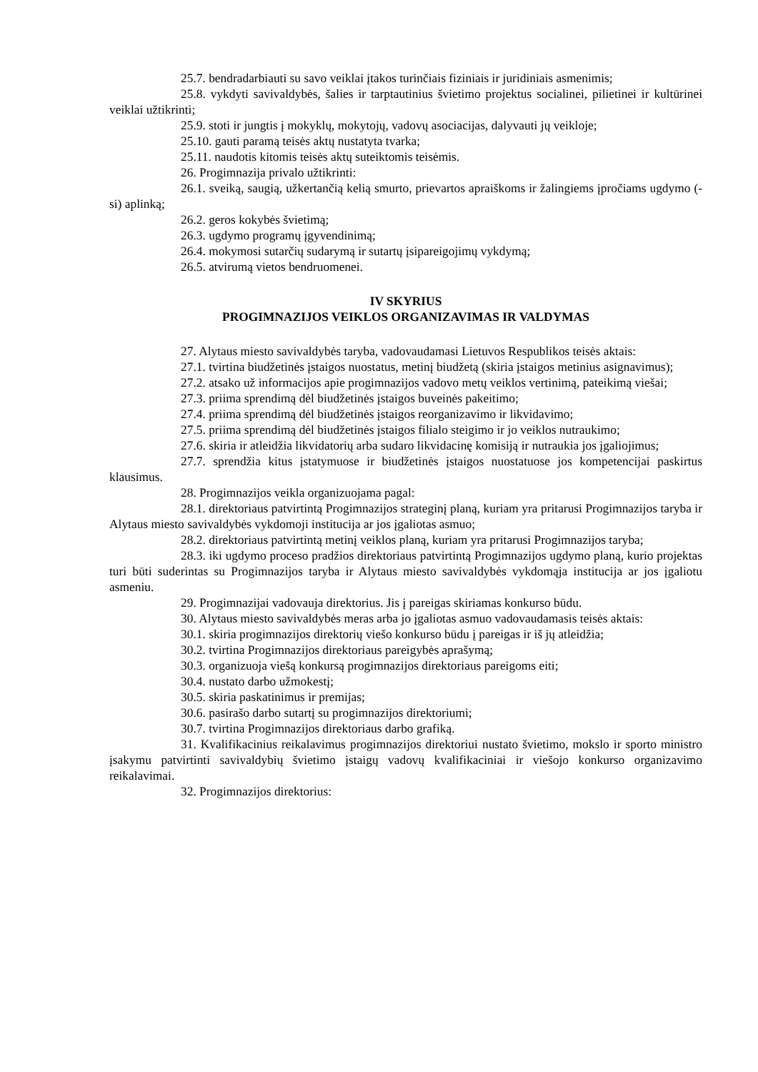25.7. bendradarbiauti su savo veiklai įtakos turinčiais fiziniais ir juridiniais asmenimis;
25.8. vykdyti savivaldybės, šalies ir tarptautinius švietimo projektus socialinei, pilietinei ir kultūrinei veiklai užtikrinti;
25.9. stoti ir jungtis į mokyklų, mokytojų, vadovų asociacijas, dalyvauti jų veikloje;
25.10. gauti paramą teisės aktų nustatyta tvarka;
25.11. naudotis kitomis teisės aktų suteiktomis teisėmis.
26. Progimnazija privalo užtikrinti:
26.1. sveiką, saugią, užkertančią kelią smurto, prievartos apraiškoms ir žalingiems įpročiams ugdymo (-si) aplinką;
26.2. geros kokybės švietimą;
26.3. ugdymo programų įgyvendinimą;
26.4. mokymosi sutarčių sudarymą ir sutartų įsipareigojimų vykdymą;
26.5. atvirumą vietos bendruomenei.
IV SKYRIUS
PROGIMNAZIJOS VEIKLOS ORGANIZAVIMAS IR VALDYMAS
27. Alytaus miesto savivaldybės taryba, vadovaudamasi Lietuvos Respublikos teisės aktais:
27.1. tvirtina biudžetinės įstaigos nuostatus, metinį biudžetą (skiria įstaigos metinius asignavimus);
27.2. atsako už informacijos apie progimnazijos vadovo metų veiklos vertinimą, pateikimą viešai;
27.3. priima sprendimą dėl biudžetinės įstaigos buveinės pakeitimo;
27.4. priima sprendimą dėl biudžetinės įstaigos reorganizavimo ir likvidavimo;
27.5. priima sprendimą dėl biudžetinės įstaigos filialo steigimo ir jo veiklos nutraukimo;
27.6. skiria ir atleidžia likvidatorių arba sudaro likvidacinę komisiją ir nutraukia jos įgaliojimus;
27.7. sprendžia kitus įstatymuose ir biudžetinės įstaigos nuostatuose jos kompetencijai paskirtus klausimus.
28. Progimnazijos veikla organizuojama pagal:
28.1. direktoriaus patvirtintą Progimnazijos strateginį planą, kuriam yra pritarusi Progimnazijos taryba ir Alytaus miesto savivaldybės vykdomoji institucija ar jos įgaliotas asmuo;
28.2. direktoriaus patvirtintą metinį veiklos planą, kuriam yra pritarusi Progimnazijos taryba;
28.3. iki ugdymo proceso pradžios direktoriaus patvirtintą Progimnazijos ugdymo planą, kurio projektas turi būti suderintas su Progimnazijos taryba ir Alytaus miesto savivaldybės vykdomąja institucija ar jos įgaliotu asmeniu.
29. Progimnazijai vadovauja direktorius. Jis į pareigas skiriamas konkurso būdu.
30. Alytaus miesto savivaldybės meras arba jo įgaliotas asmuo vadovaudamasis teisės aktais:
30.1. skiria progimnazijos direktorių viešo konkurso būdu į pareigas ir iš jų atleidžia;
30.2. tvirtina Progimnazijos direktoriaus pareigybės aprašymą;
30.3. organizuoja viešą konkursą progimnazijos direktoriaus pareigoms eiti;
30.4. nustato darbo užmokestį;
30.5. skiria paskatinimus ir premijas;
30.6. pasirašo darbo sutartį su progimnazijos direktoriumi;
30.7. tvirtina Progimnazijos direktoriaus darbo grafiką.
31. Kvalifikacinius reikalavimus progimnazijos direktoriui nustato švietimo, mokslo ir sporto ministro įsakymu patvirtinti savivaldybių švietimo įstaigų vadovų kvalifikaciniai ir viešojo konkurso organizavimo reikalavimai.
32. Progimnazijos direktorius: